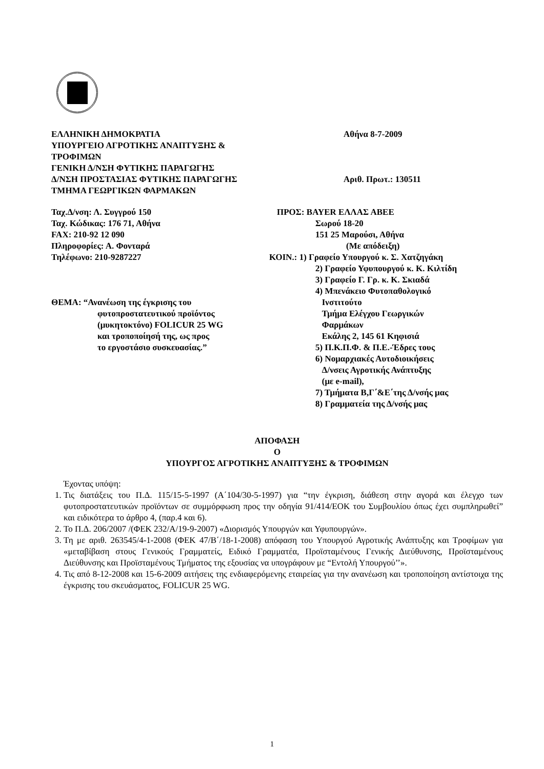ΕΛΛΗΝΙΚΗ ΔΗΜΟΚΡΑΤΙΑ
ΥΠΟΥΡΓΕΙΟ ΑΓΡΟΤΙΚΗΣ ΑΝΑΠΤΥΞΗΣ &
ΤΡΟΦΙΜΩΝ
ΓΕΝΙΚΗ Δ/ΝΣΗ ΦΥΤΙΚΗΣ ΠΑΡΑΓΩΓΗΣ
Δ/ΝΣΗ ΠΡΟΣΤΑΣΙΑΣ ΦΥΤΙΚΗΣ ΠΑΡΑΓΩΓΗΣ
ΤΜΗΜΑ ΓΕΩΡΓΙΚΩΝ ΦΑΡΜΑΚΩΝ
Αθήνα 8-7-2009
Αριθ. Πρωτ.: 130511
Ταχ.Δ/νση: Λ. Συγγρού 150
Ταχ. Κώδικας: 176 71, Αθήνα
FAX: 210-92 12 090
Πληροφορίες: Α. Φονταρά
Τηλέφωνο: 210-9287227
ΘΕΜΑ: “Ανανέωση της έγκρισης του
φυτοπροστατευτικού προϊόντος
(μυκητοκτόνο) FOLICUR 25 WG
και τροποποίησή της, ως προς
το εργοστάσιο συσκευασίας.”
ΠΡΟΣ: BAYER ΕΛΛΑΣ ΑΒΕΕ
Σωρού 18-20
151 25 Μαρούσι, Αθήνα
(Με απόδειξη)
ΚΟΙΝ.: 1) Γραφείο Υπουργού κ. Σ. Χατζηγάκη
2) Γραφείο Υφυπουργού κ. Κ. Κιλτίδη
3) Γραφείο Γ. Γρ. κ. Κ. Σκιαδά
4) Μπενάκειο Φυτοπαθολογικό
Ινστιτούτο
Τμήμα Ελέγχου Γεωργικών
Φαρμάκων
Εκάλης 2, 145 61 Κηφισιά
5) Π.Κ.Π.Φ. & Π.Ε.-Έδρες τους
6) Νομαρχιακές Αυτοδιοικήσεις
Δ/νσεις Αγροτικής Ανάπτυξης
(με e-mail),
7) Τμήματα Β,Γ΄&Ε΄της Δ/νσής μας
8) Γραμματεία της Δ/νσής μας
ΑΠΟΦΑΣΗ
Ο
ΥΠΟΥΡΓΟΣ ΑΓΡΟΤΙΚΗΣ ΑΝΑΠΤΥΞΗΣ & ΤΡΟΦΙΜΩΝ
Έχοντας υπόψη:
1. Τις διατάξεις του Π.Δ. 115/15-5-1997 (Α΄104/30-5-1997) για “την έγκριση, διάθεση στην αγορά και έλεγχο των φυτοπροστατευτικών προϊόντων σε συμμόρφωση προς την οδηγία 91/414/ΕΟΚ του Συμβουλίου όπως έχει συμπληρωθεί” και ειδικότερα το άρθρο 4, (παρ.4 και 6).
2. Το Π.Δ. 206/2007 /(ΦΕΚ 232/Α/19-9-2007) «Διορισμός Υπουργών και Υφυπουργών».
3. Τη με αριθ. 263545/4-1-2008 (ΦΕΚ 47/Β΄/18-1-2008) απόφαση του Υπουργού Αγροτικής Ανάπτυξης και Τροφίμων για «μεταβίβαση στους Γενικούς Γραμματείς, Ειδικό Γραμματέα, Προϊσταμένους Γενικής Διεύθυνσης, Προϊσταμένους Διεύθυνσης και Προϊσταμένους Τμήματος της εξουσίας να υπογράφουν με “Εντολή Υπουργού’’».
4. Τις από 8-12-2008 και 15-6-2009 αιτήσεις της ενδιαφερόμενης εταιρείας για την ανανέωση και τροποποίηση αντίστοιχα της έγκρισης του σκευάσματος, FOLICUR 25 WG.
1